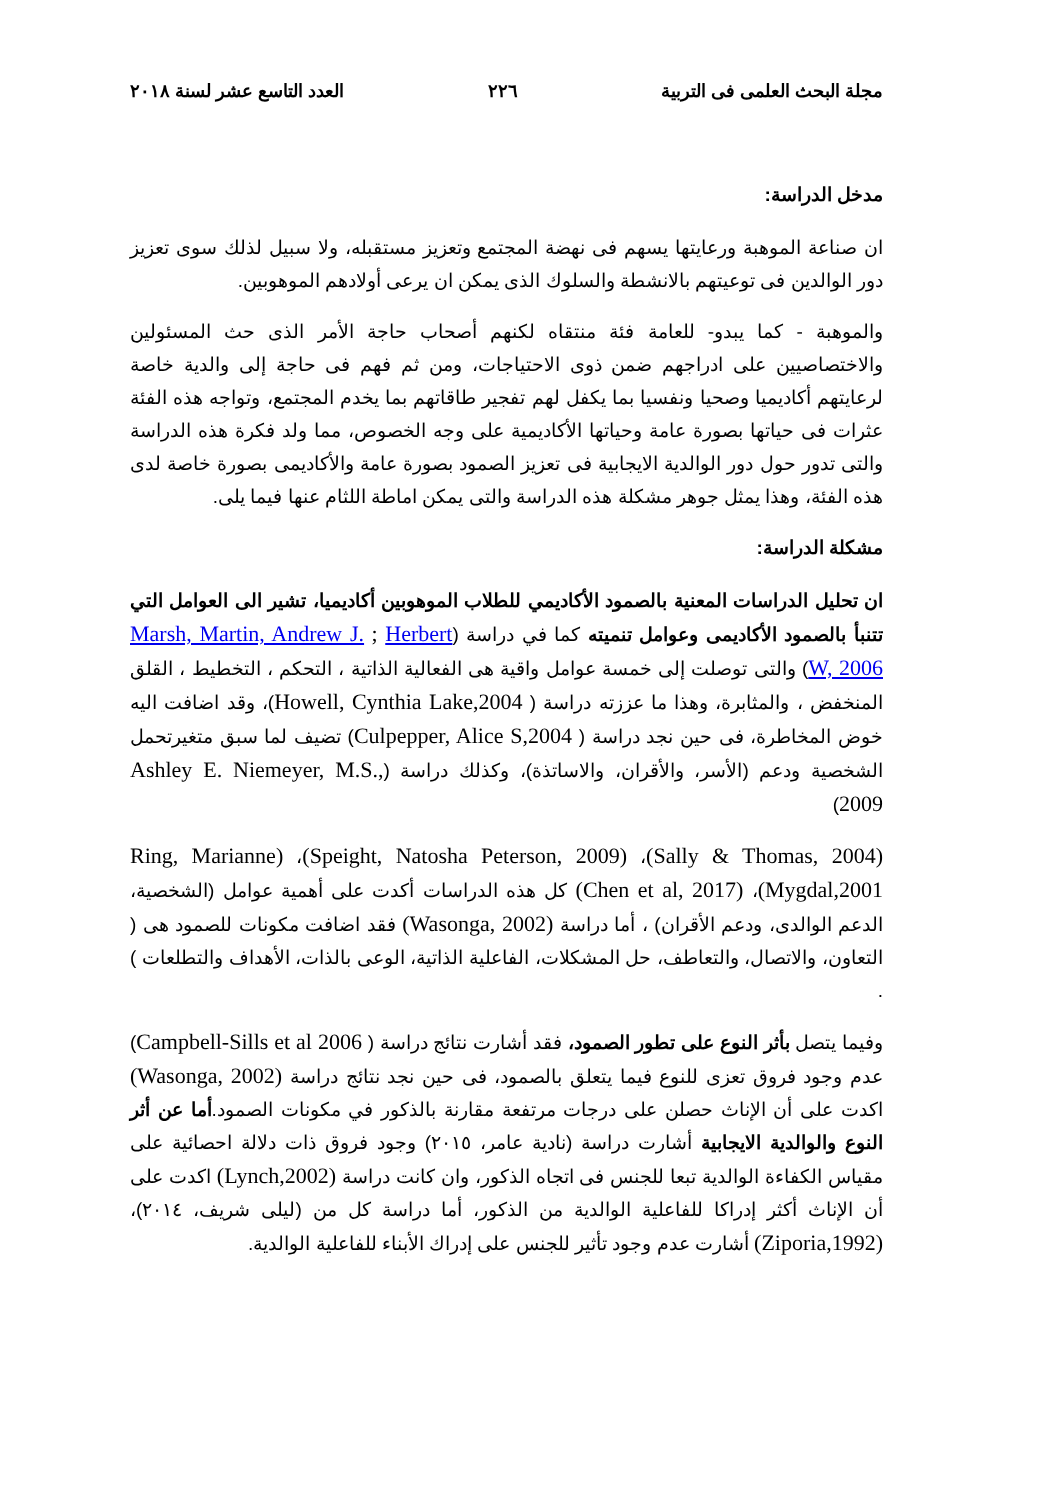مجلة البحث العلمى فى التربية ٢٢٦ العدد التاسع عشر لسنة ٢٠١٨
مدخل الدراسة:
ان صناعة الموهبة ورعايتها يسهم فى نهضة المجتمع وتعزيز مستقبله، ولا سبيل لذلك سوى تعزيز دور الوالدين فى توعيتهم بالانشطة والسلوك الذى يمكن ان يرعى أولادهم الموهوبين.
والموهبة - كما يبدو- للعامة فئة منتقاه لكنهم أصحاب حاجة الأمر الذى حث المسئولين والاختصاصيين على ادراجهم ضمن ذوى الاحتياجات، ومن ثم فهم فى حاجة إلى والدية خاصة لرعايتهم أكاديميا وصحيا ونفسيا بما يكفل لهم تفجير طاقاتهم بما يخدم المجتمع، وتواجه هذه الفئة عثرات فى حياتها بصورة عامة وحياتها الأكاديمية على وجه الخصوص، مما ولد فكرة هذه الدراسة والتى تدور حول دور الوالدية الايجابية فى تعزيز الصمود بصورة عامة والأكاديمى بصورة خاصة لدى هذه الفئة، وهذا يمثل جوهر مشكلة هذه الدراسة والتى يمكن اماطة اللثام عنها فيما يلى.
مشكلة الدراسة:
ان تحليل الدراسات المعنية بالصمود الأكاديمي للطلاب الموهوبين أكاديميا، تشير الى العوامل التي تتنبأ بالصمود الأكاديمى وعوامل تنميته كما في دراسة (Marsh, Martin, Andrew J. ; Herbert W, 2006) والتى توصلت إلى خمسة عوامل واقية هى الفعالية الذاتية ، التحكم ، التخطيط ، القلق المنخفض ، والمثابرة، وهذا ما عززته دراسة ( Howell, Cynthia Lake,2004)، وقد اضافت اليه خوض المخاطرة، فى حين نجد دراسة ( Culpepper, Alice S,2004) تضيف لما سبق متغيرتحمل الشخصية ودعم (الأسر، والأقران، والاساتذة)، وكذلك دراسة (Ashley E. Niemeyer, M.S., 2009)
(Sally & Thomas, 2004)، (Speight, Natosha Peterson, 2009)، (Ring, Marianne Mygdal,2001)، (Chen et al, 2017) كل هذه الدراسات أكدت على أهمية عوامل (الشخصية، الدعم الوالدى، ودعم الأقران) ، أما دراسة (Wasonga, 2002) فقد اضافت مكونات للصمود هى ( التعاون، والاتصال، والتعاطف، حل المشكلات، الفاعلية الذاتية، الوعى بالذات، الأهداف والتطلعات ) .
وفيما يتصل بأثر النوع على تطور الصمود، فقد أشارت نتائج دراسة ( Campbell-Sills et al 2006) عدم وجود فروق تعزى للنوع فيما يتعلق بالصمود، فى حين نجد نتائج دراسة (Wasonga, 2002) اكدت على أن الإناث حصلن على درجات مرتفعة مقارنة بالذكور في مكونات الصمود.أما عن أثر النوع والوالدية الايجابية أشارت دراسة (نادية عامر، ٢٠١٥) وجود فروق ذات دلالة احصائية على مقياس الكفاءة الوالدية تبعا للجنس فى اتجاه الذكور، وان كانت دراسة (Lynch,2002) اكدت على أن الإناث أكثر إدراكا للفاعلية الوالدية من الذكور، أما دراسة كل من (ليلى شريف، ٢٠١٤)، (Ziporia,1992) أشارت عدم وجود تأثير للجنس على إدراك الأبناء للفاعلية الوالدية.